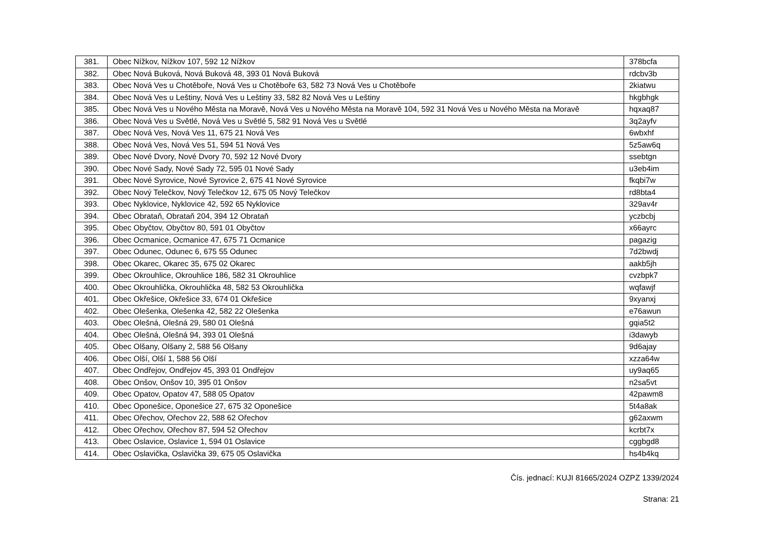| 381. | Obec Nížkov, Nížkov 107, 592 12 Nížkov | 378bcfa |
| 382. | Obec Nová Buková, Nová Buková 48, 393 01 Nová Buková | rdcbv3b |
| 383. | Obec Nová Ves u Chotěboře, Nová Ves u Chotěboře 63, 582 73 Nová Ves u Chotěboře | 2kiatwu |
| 384. | Obec Nová Ves u Leštiny, Nová Ves u Leštiny 33, 582 82 Nová Ves u Leštiny | hkgbhgk |
| 385. | Obec Nová Ves u Nového Města na Moravě, Nová Ves u Nového Města na Moravě 104, 592 31 Nová Ves u Nového Města na Moravě | hqxaq87 |
| 386. | Obec Nová Ves u Světlé, Nová Ves u Světlé 5, 582 91 Nová Ves u Světlé | 3q2ayfv |
| 387. | Obec Nová Ves, Nová Ves 11, 675 21 Nová Ves | 6wbxhf |
| 388. | Obec Nová Ves, Nová Ves 51, 594 51 Nová Ves | 5z5aw6q |
| 389. | Obec Nové Dvory, Nové Dvory 70, 592 12 Nové Dvory | ssebtgn |
| 390. | Obec Nové Sady, Nové Sady 72, 595 01 Nové Sady | u3eb4im |
| 391. | Obec Nové Syrovice, Nové Syrovice 2, 675 41 Nové Syrovice | fkqbi7w |
| 392. | Obec Nový Telečkov, Nový Telečkov 12, 675 05 Nový Telečkov | rd8bta4 |
| 393. | Obec Nyklovice, Nyklovice 42, 592 65 Nyklovice | 329av4r |
| 394. | Obec Obrataň, Obrataň 204, 394 12 Obrataň | yczbcbj |
| 395. | Obec Obyčtov, Obyčtov 80, 591 01 Obyčtov | x66ayrc |
| 396. | Obec Ocmanice, Ocmanice 47, 675 71 Ocmanice | pagazig |
| 397. | Obec Odunec, Odunec 6, 675 55 Odunec | 7d2bwdj |
| 398. | Obec Okarec, Okarec 35, 675 02 Okarec | aakb5jh |
| 399. | Obec Okrouhlice, Okrouhlice 186, 582 31 Okrouhlice | cvzbpk7 |
| 400. | Obec Okrouhlička, Okrouhlička 48, 582 53 Okrouhlička | wqfawjf |
| 401. | Obec Okřešice, Okřešice 33, 674 01 Okřešice | 9xyanxj |
| 402. | Obec Olešenka, Olešenka 42, 582 22 Olešenka | e76awun |
| 403. | Obec Olešná, Olešná 29, 580 01 Olešná | gqia5t2 |
| 404. | Obec Olešná, Olešná 94, 393 01 Olešná | i3dawyb |
| 405. | Obec Olšany, Olšany 2, 588 56 Olšany | 9d6ajay |
| 406. | Obec Olší, Olší 1, 588 56 Olší | xzza64w |
| 407. | Obec Ondřejov, Ondřejov 45, 393 01 Ondřejov | uy9aq65 |
| 408. | Obec Onšov, Onšov 10, 395 01 Onšov | n2sa5vt |
| 409. | Obec Opatov, Opatov 47, 588 05 Opatov | 42pawm8 |
| 410. | Obec Oponešice, Oponešice 27, 675 32 Oponešice | 5t4a8ak |
| 411. | Obec Ořechov, Ořechov 22, 588 62 Ořechov | g62axwm |
| 412. | Obec Ořechov, Ořechov 87, 594 52 Ořechov | kcrbt7x |
| 413. | Obec Oslavice, Oslavice 1, 594 01 Oslavice | cggbgd8 |
| 414. | Obec Oslavička, Oslavička 39, 675 05 Oslavička | hs4b4kq |
Čís. jednací: KUJI 81665/2024 OZPZ 1339/2024
Strana: 21